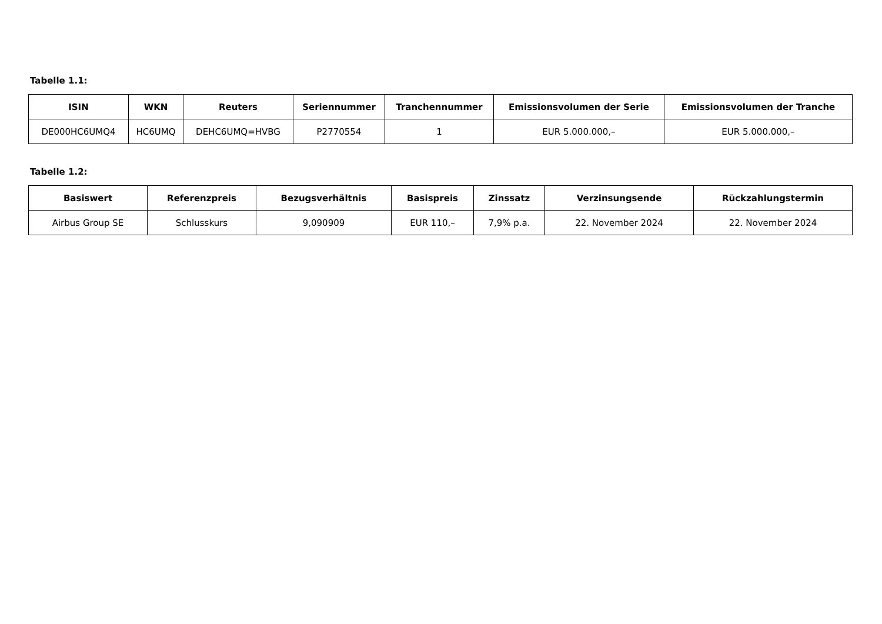Tabelle 1.1:
| ISIN | WKN | Reuters | Seriennummer | Tranchennummer | Emissionsvolumen der Serie | Emissionsvolumen der Tranche |
| --- | --- | --- | --- | --- | --- | --- |
| DE000HC6UMQ4 | HC6UMQ | DEHC6UMQ=HVBG | P2770554 | 1 | EUR 5.000.000,– | EUR 5.000.000,– |
Tabelle 1.2:
| Basiswert | Referenzpreis | Bezugsverhältnis | Basispreis | Zinssatz | Verzinsungsende | Rückzahlungstermin |
| --- | --- | --- | --- | --- | --- | --- |
| Airbus Group SE | Schlusskurs | 9,090909 | EUR 110,– | 7,9% p.a. | 22. November 2024 | 22. November 2024 |